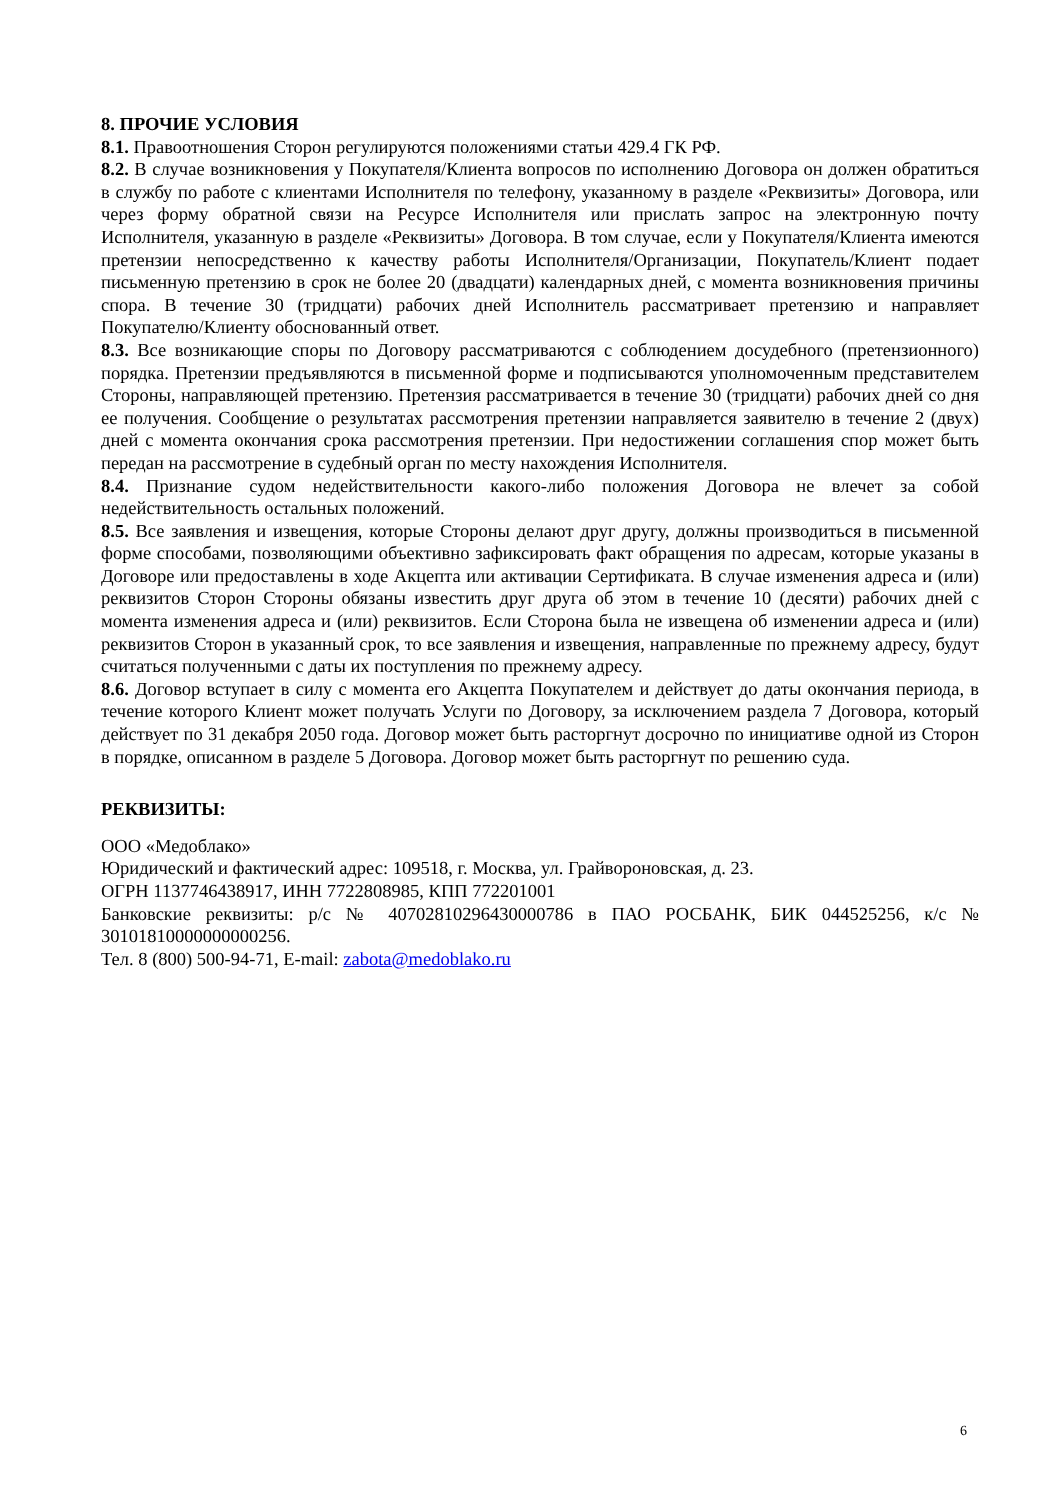8. ПРОЧИЕ УСЛОВИЯ
8.1. Правоотношения Сторон регулируются положениями статьи 429.4 ГК РФ.
8.2. В случае возникновения у Покупателя/Клиента вопросов по исполнению Договора он должен обратиться в службу по работе с клиентами Исполнителя по телефону, указанному в разделе «Реквизиты» Договора, или через форму обратной связи на Ресурсе Исполнителя или прислать запрос на электронную почту Исполнителя, указанную в разделе «Реквизиты» Договора. В том случае, если у Покупателя/Клиента имеются претензии непосредственно к качеству работы Исполнителя/Организации, Покупатель/Клиент подает письменную претензию в срок не более 20 (двадцати) календарных дней, с момента возникновения причины спора. В течение 30 (тридцати) рабочих дней Исполнитель рассматривает претензию и направляет Покупателю/Клиенту обоснованный ответ.
8.3. Все возникающие споры по Договору рассматриваются с соблюдением досудебного (претензионного) порядка. Претензии предъявляются в письменной форме и подписываются уполномоченным представителем Стороны, направляющей претензию. Претензия рассматривается в течение 30 (тридцати) рабочих дней со дня ее получения. Сообщение о результатах рассмотрения претензии направляется заявителю в течение 2 (двух) дней с момента окончания срока рассмотрения претензии. При недостижении соглашения спор может быть передан на рассмотрение в судебный орган по месту нахождения Исполнителя.
8.4. Признание судом недействительности какого-либо положения Договора не влечет за собой недействительность остальных положений.
8.5. Все заявления и извещения, которые Стороны делают друг другу, должны производиться в письменной форме способами, позволяющими объективно зафиксировать факт обращения по адресам, которые указаны в Договоре или предоставлены в ходе Акцепта или активации Сертификата. В случае изменения адреса и (или) реквизитов Сторон Стороны обязаны известить друг друга об этом в течение 10 (десяти) рабочих дней с момента изменения адреса и (или) реквизитов. Если Сторона была не извещена об изменении адреса и (или) реквизитов Сторон в указанный срок, то все заявления и извещения, направленные по прежнему адресу, будут считаться полученными с даты их поступления по прежнему адресу.
8.6. Договор вступает в силу с момента его Акцепта Покупателем и действует до даты окончания периода, в течение которого Клиент может получать Услуги по Договору, за исключением раздела 7 Договора, который действует по 31 декабря 2050 года. Договор может быть расторгнут досрочно по инициативе одной из Сторон в порядке, описанном в разделе 5 Договора. Договор может быть расторгнут по решению суда.
РЕКВИЗИТЫ:
ООО «Медоблако»
Юридический и фактический адрес: 109518, г. Москва, ул. Грайвороновская, д. 23.
ОГРН 1137746438917, ИНН 7722808985, КПП 772201001
Банковские реквизиты: р/с № 40702810296430000786 в ПАО РОСБАНК, БИК 044525256, к/с № 30101810000000000256.
Тел. 8 (800) 500-94-71, E-mail: zabota@medoblako.ru
6